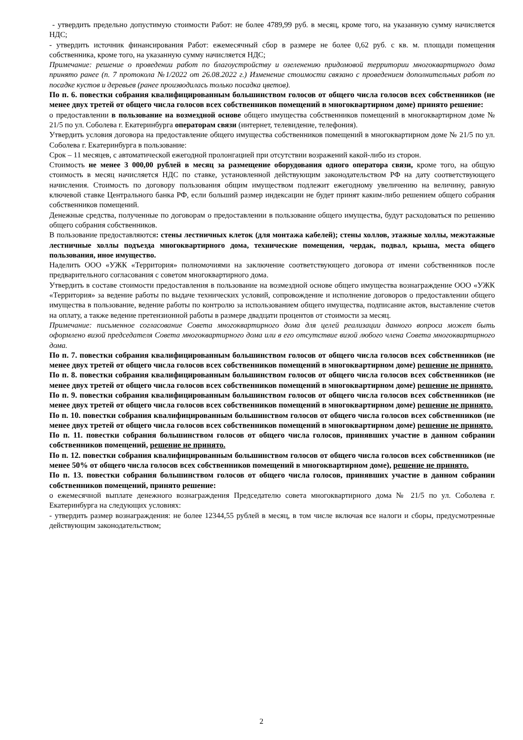- утвердить предельно допустимую стоимости Работ: не более 4789,99 руб. в месяц, кроме того, на указанную сумму начисляется НДС;
- утвердить источник финансирования Работ: ежемесячный сбор в размере не более 0,62 руб. с кв. м. площади помещения собственника, кроме того, на указанную сумму начисляется НДС;
Примечание: решение о проведении работ по благоустройству и озеленению придомовой территории многоквартирного дома принято ранее (п. 7 протокола №1/2022 от 26.08.2022 г.) Изменение стоимости связано с проведением дополнительных работ по посадке кустов и деревьев (ранее производилась только посадка цветов).
По п. 6. повестки собрания квалифицированным большинством голосов от общего числа голосов всех собственников (не менее двух третей от общего числа голосов всех собственников помещений в многоквартирном доме) принято решение:
о предоставлении в пользование на возмездной основе общего имущества собственников помещений в многоквартирном доме № 21/5 по ул. Соболева г. Екатеринбурга операторам связи (интернет, телевидение, телефония).
Утвердить условия договора на предоставление общего имущества собственников помещений в многоквартирном доме № 21/5 по ул. Соболева г. Екатеринбурга в пользование:
Срок – 11 месяцев, с автоматической ежегодной пролонгацией при отсутствии возражений какой-либо из сторон.
Стоимость не менее 3 000,00 рублей в месяц за размещение оборудования одного оператора связи, кроме того, на общую стоимость в месяц начисляется НДС по ставке, установленной действующим законодательством РФ на дату соответствующего начисления. Стоимость по договору пользования общим имуществом подлежит ежегодному увеличению на величину, равную ключевой ставке Центрального банка РФ, если больший размер индексации не будет принят каким-либо решением общего собрания собственников помещений.
Денежные средства, полученные по договорам о предоставлении в пользование общего имущества, будут расходоваться по решению общего собрания собственников.
В пользование предоставляются: стены лестничных клеток (для монтажа кабелей); стены холлов, этажные холлы, межэтажные лестничные холлы подъезда многоквартирного дома, технические помещения, чердак, подвал, крыша, места общего пользования, иное имущество.
Наделить ООО «УЖК «Территория» полномочиями на заключение соответствующего договора от имени собственников после предварительного согласования с советом многоквартирного дома.
Утвердить в составе стоимости предоставления в пользование на возмездной основе общего имущества вознаграждение ООО «УЖК «Территория» за ведение работы по выдаче технических условий, сопровождение и исполнение договоров о предоставлении общего имущества в пользование, ведение работы по контролю за использованием общего имущества, подписание актов, выставление счетов на оплату, а также ведение претензионной работы в размере двадцати процентов от стоимости за месяц.
Примечание: письменное согласование Совета многоквартирного дома для целей реализации данного вопроса может быть оформлено визой председателя Совета многоквартирного дома или в его отсутствие визой любого члена Совета многоквартирного дома.
По п. 7. повестки собрания квалифицированным большинством голосов от общего числа голосов всех собственников (не менее двух третей от общего числа голосов всех собственников помещений в многоквартирном доме) решение не принято.
По п. 8. повестки собрания квалифицированным большинством голосов от общего числа голосов всех собственников (не менее двух третей от общего числа голосов всех собственников помещений в многоквартирном доме) решение не принято.
По п. 9. повестки собрания квалифицированным большинством голосов от общего числа голосов всех собственников (не менее двух третей от общего числа голосов всех собственников помещений в многоквартирном доме) решение не принято.
По п. 10. повестки собрания квалифицированным большинством голосов от общего числа голосов всех собственников (не менее двух третей от общего числа голосов всех собственников помещений в многоквартирном доме) решение не принято.
По п. 11. повестки собрания большинством голосов от общего числа голосов, принявших участие в данном собрании собственников помещений, решение не принято.
По п. 12. повестки собрания квалифицированным большинством голосов от общего числа голосов всех собственников (не менее 50% от общего числа голосов всех собственников помещений в многоквартирном доме), решение не принято.
По п. 13. повестки собрания большинством голосов от общего числа голосов, принявших участие в данном собрании собственников помещений, принято решение:
о ежемесячной выплате денежного вознаграждения Председателю совета многоквартирного дома № 21/5 по ул. Соболева г. Екатеринбурга на следующих условиях:
- утвердить размер вознаграждения: не более 12344,55 рублей в месяц, в том числе включая все налоги и сборы, предусмотренные действующим законодательством;
2